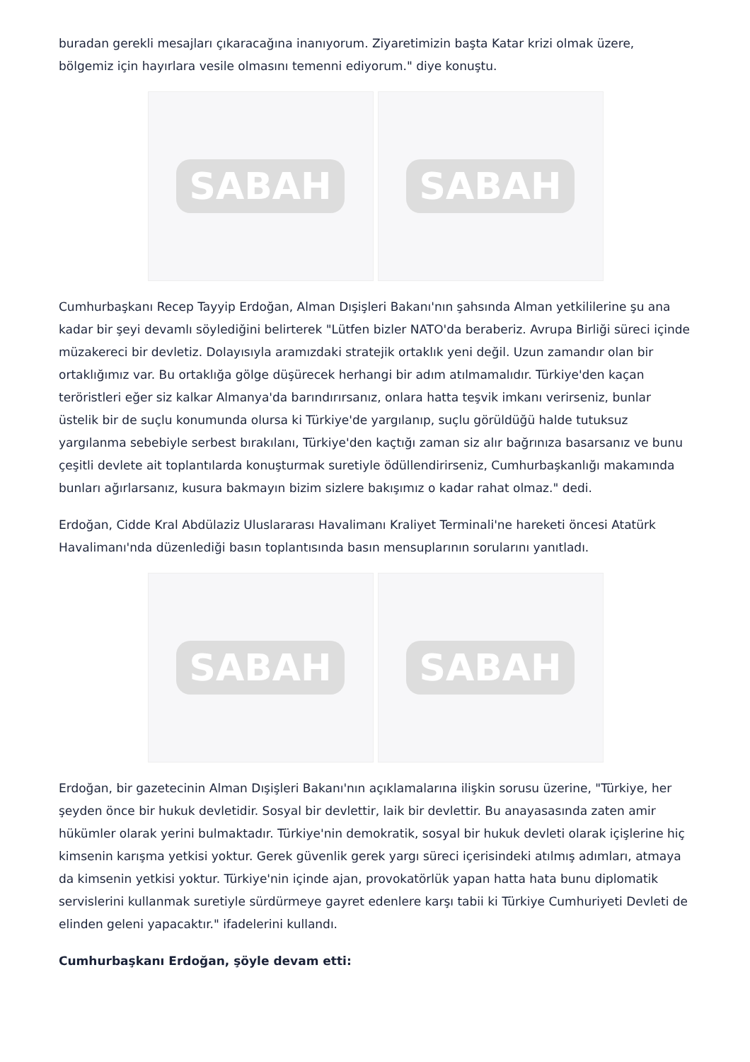buradan gerekli mesajları çıkaracağına inanıyorum. Ziyaretimizin başta Katar krizi olmak üzere, bölgemiz için hayırlara vesile olmasını temenni ediyorum." diye konuştu.
SABAH SABAH
Cumhurbaşkanı Recep Tayyip Erdoğan, Alman Dışişleri Bakanı'nın şahsında Alman yetkililerine şu ana kadar bir şeyi devamlı söylediğini belirterek "Lütfen bizler NATO'da beraberiz. Avrupa Birliği süreci içinde müzakereci bir devletiz. Dolayısıyla aramızdaki stratejik ortaklık yeni değil. Uzun zamandır olan bir ortaklığımız var. Bu ortaklığa gölge düşürecek herhangi bir adım atılmamalıdır. Türkiye'den kaçan teröristleri eğer siz kalkar Almanya'da barındırırsanız, onlara hatta teşvik imkanı verirseniz, bunlar üstelik bir de suçlu konumunda olursa ki Türkiye'de yargılanıp, suçlu görüldüğü halde tutuksuz yargılanma sebebiyle serbest bırakılanı, Türkiye'den kaçtığı zaman siz alır bağrınıza basarsanız ve bunu çeşitli devlete ait toplantılarda konuşturmak suretiyle ödüllendirirseniz, Cumhurbaşkanlığı makamında bunları ağırlarsanız, kusura bakmayın bizim sizlere bakışımız o kadar rahat olmaz." dedi.
Erdoğan, Cidde Kral Abdülaziz Uluslararası Havalimanı Kraliyet Terminali'ne hareketi öncesi Atatürk Havalimanı'nda düzenlediği basın toplantısında basın mensuplarının sorularını yanıtladı.
SABAH SABAH
Erdoğan, bir gazetecinin Alman Dışişleri Bakanı'nın açıklamalarına ilişkin sorusu üzerine, "Türkiye, her şeyden önce bir hukuk devletidir. Sosyal bir devlettir, laik bir devlettir. Bu anayasasında zaten amir hükümler olarak yerini bulmaktadır. Türkiye'nin demokratik, sosyal bir hukuk devleti olarak içişlerine hiç kimsenin karışma yetkisi yoktur. Gerek güvenlik gerek yargı süreci içerisindeki atılmış adımları, atmaya da kimsenin yetkisi yoktur. Türkiye'nin içinde ajan, provokatörlük yapan hatta hata bunu diplomatik servislerini kullanmak suretiyle sürdürmeye gayret edenlere karşı tabii ki Türkiye Cumhuriyeti Devleti de elinden geleni yapacaktır." ifadelerini kullandı.
Cumhurbaşkanı Erdoğan, şöyle devam etti: